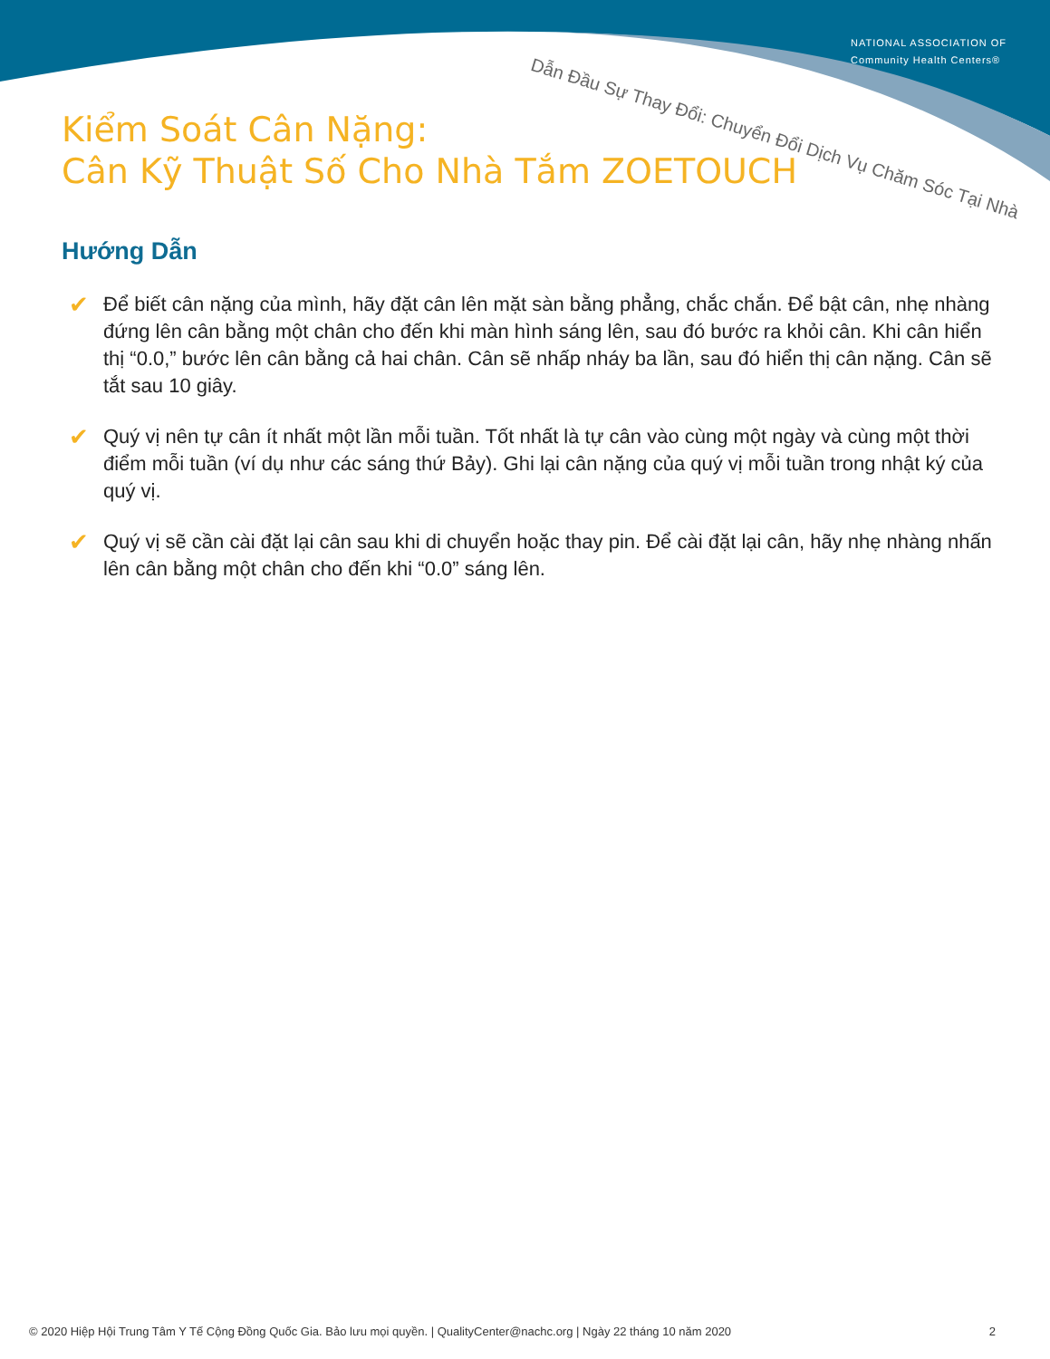NATIONAL ASSOCIATION OF
Community Health Centers®
Dẫn Đầu Sự Thay Đổi: Chuyển Đổi Dịch Vụ Chăm Sóc Tại Nhà
Kiểm Soát Cân Nặng:
Cân Kỹ Thuật Số Cho Nhà Tắm ZOETOUCH
Hướng Dẫn
✔ Để biết cân nặng của mình, hãy đặt cân lên mặt sàn bằng phẳng, chắc chắn. Để bật cân, nhẹ nhàng đứng lên cân bằng một chân cho đến khi màn hình sáng lên, sau đó bước ra khỏi cân. Khi cân hiển thị “0.0,” bước lên cân bằng cả hai chân. Cân sẽ nhấp nháy ba lần, sau đó hiển thị cân nặng. Cân sẽ tắt sau 10 giây.
✔ Quý vị nên tự cân ít nhất một lần mỗi tuần. Tốt nhất là tự cân vào cùng một ngày và cùng một thời điểm mỗi tuần (ví dụ như các sáng thứ Bảy). Ghi lại cân nặng của quý vị mỗi tuần trong nhật ký của quý vị.
✔ Quý vị sẽ cần cài đặt lại cân sau khi di chuyển hoặc thay pin. Để cài đặt lại cân, hãy nhẹ nhàng nhấn lên cân bằng một chân cho đến khi “0.0” sáng lên.
© 2020 Hiệp Hội Trung Tâm Y Tế Cộng Đồng Quốc Gia. Bảo lưu mọi quyền. | QualityCenter@nachc.org | Ngày 22 tháng 10 năm 2020 2